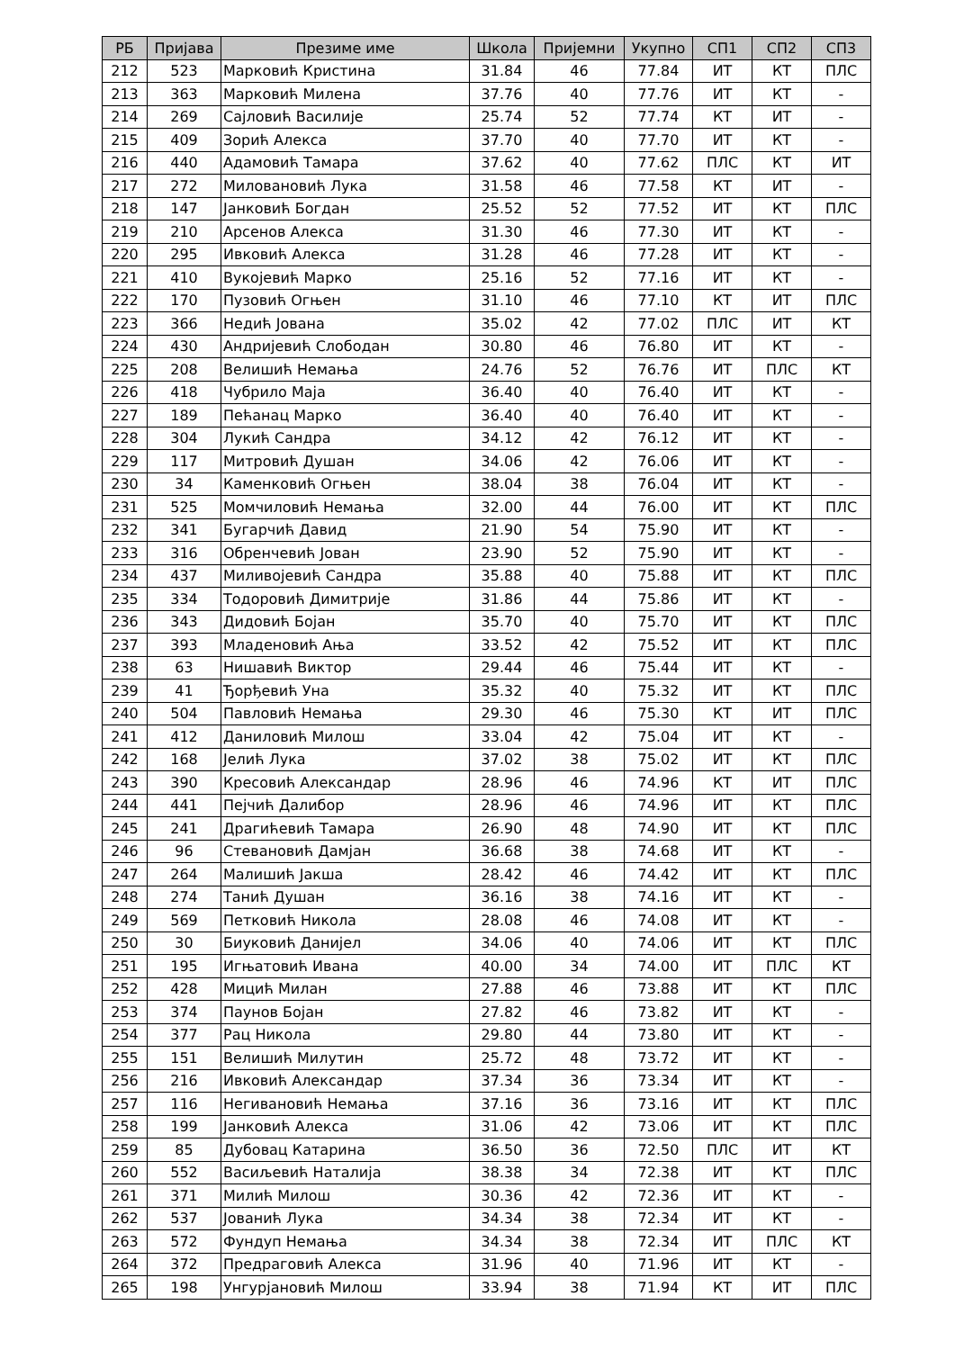| РБ | Пријава | Презиме име | Школа | Пријемни | Укупно | СП1 | СП2 | СП3 |
| --- | --- | --- | --- | --- | --- | --- | --- | --- |
| 212 | 523 | Марковић Кристина | 31.84 | 46 | 77.84 | ИТ | КТ | ПЛС |
| 213 | 363 | Марковић Милена | 37.76 | 40 | 77.76 | ИТ | КТ | - |
| 214 | 269 | Сајловић Василије | 25.74 | 52 | 77.74 | КТ | ИТ | - |
| 215 | 409 | Зорић Алекса | 37.70 | 40 | 77.70 | ИТ | КТ | - |
| 216 | 440 | Адамовић Тамара | 37.62 | 40 | 77.62 | ПЛС | КТ | ИТ |
| 217 | 272 | Миловановић Лука | 31.58 | 46 | 77.58 | КТ | ИТ | - |
| 218 | 147 | Јанковић Богдан | 25.52 | 52 | 77.52 | ИТ | КТ | ПЛС |
| 219 | 210 | Арсенов Алекса | 31.30 | 46 | 77.30 | ИТ | КТ | - |
| 220 | 295 | Ивковић Алекса | 31.28 | 46 | 77.28 | ИТ | КТ | - |
| 221 | 410 | Вукојевић Марко | 25.16 | 52 | 77.16 | ИТ | КТ | - |
| 222 | 170 | Пузовић Огњен | 31.10 | 46 | 77.10 | КТ | ИТ | ПЛС |
| 223 | 366 | Недић Јована | 35.02 | 42 | 77.02 | ПЛС | ИТ | КТ |
| 224 | 430 | Андријевић Слободан | 30.80 | 46 | 76.80 | ИТ | КТ | - |
| 225 | 208 | Велишић Немања | 24.76 | 52 | 76.76 | ИТ | ПЛС | КТ |
| 226 | 418 | Чубрило Маја | 36.40 | 40 | 76.40 | ИТ | КТ | - |
| 227 | 189 | Пећанац Марко | 36.40 | 40 | 76.40 | ИТ | КТ | - |
| 228 | 304 | Лукић Сандра | 34.12 | 42 | 76.12 | ИТ | КТ | - |
| 229 | 117 | Митровић Душан | 34.06 | 42 | 76.06 | ИТ | КТ | - |
| 230 | 34 | Каменковић Огњен | 38.04 | 38 | 76.04 | ИТ | КТ | - |
| 231 | 525 | Момчиловић Немања | 32.00 | 44 | 76.00 | ИТ | КТ | ПЛС |
| 232 | 341 | Бугарчић Давид | 21.90 | 54 | 75.90 | ИТ | КТ | - |
| 233 | 316 | Обренчевић Јован | 23.90 | 52 | 75.90 | ИТ | КТ | - |
| 234 | 437 | Миливојевић Сандра | 35.88 | 40 | 75.88 | ИТ | КТ | ПЛС |
| 235 | 334 | Тодоровић Димитрије | 31.86 | 44 | 75.86 | ИТ | КТ | - |
| 236 | 343 | Дидовић Бојан | 35.70 | 40 | 75.70 | ИТ | КТ | ПЛС |
| 237 | 393 | Младеновић Ања | 33.52 | 42 | 75.52 | ИТ | КТ | ПЛС |
| 238 | 63 | Нишавић Виктор | 29.44 | 46 | 75.44 | ИТ | КТ | - |
| 239 | 41 | Ђорђевић Уна | 35.32 | 40 | 75.32 | ИТ | КТ | ПЛС |
| 240 | 504 | Павловић Немања | 29.30 | 46 | 75.30 | КТ | ИТ | ПЛС |
| 241 | 412 | Даниловић Милош | 33.04 | 42 | 75.04 | ИТ | КТ | - |
| 242 | 168 | Јелић Лука | 37.02 | 38 | 75.02 | ИТ | КТ | ПЛС |
| 243 | 390 | Кресовић Александар | 28.96 | 46 | 74.96 | КТ | ИТ | ПЛС |
| 244 | 441 | Пејчић Далибор | 28.96 | 46 | 74.96 | ИТ | КТ | ПЛС |
| 245 | 241 | Драгићевић Тамара | 26.90 | 48 | 74.90 | ИТ | КТ | ПЛС |
| 246 | 96 | Стевановић Дамјан | 36.68 | 38 | 74.68 | ИТ | КТ | - |
| 247 | 264 | Малишић Јакша | 28.42 | 46 | 74.42 | ИТ | КТ | ПЛС |
| 248 | 274 | Танић Душан | 36.16 | 38 | 74.16 | ИТ | КТ | - |
| 249 | 569 | Петковић Никола | 28.08 | 46 | 74.08 | ИТ | КТ | - |
| 250 | 30 | Биуковић Данијел | 34.06 | 40 | 74.06 | ИТ | КТ | ПЛС |
| 251 | 195 | Игњатовић Ивана | 40.00 | 34 | 74.00 | ИТ | ПЛС | КТ |
| 252 | 428 | Мицић Милан | 27.88 | 46 | 73.88 | ИТ | КТ | ПЛС |
| 253 | 374 | Паунов Бојан | 27.82 | 46 | 73.82 | ИТ | КТ | - |
| 254 | 377 | Рац Никола | 29.80 | 44 | 73.80 | ИТ | КТ | - |
| 255 | 151 | Велишић Милутин | 25.72 | 48 | 73.72 | ИТ | КТ | - |
| 256 | 216 | Ивковић Александар | 37.34 | 36 | 73.34 | ИТ | КТ | - |
| 257 | 116 | Негивановић Немања | 37.16 | 36 | 73.16 | ИТ | КТ | ПЛС |
| 258 | 199 | Јанковић Алекса | 31.06 | 42 | 73.06 | ИТ | КТ | ПЛС |
| 259 | 85 | Дубовац Катарина | 36.50 | 36 | 72.50 | ПЛС | ИТ | КТ |
| 260 | 552 | Васиљевић Наталија | 38.38 | 34 | 72.38 | ИТ | КТ | ПЛС |
| 261 | 371 | Милић Милош | 30.36 | 42 | 72.36 | ИТ | КТ | - |
| 262 | 537 | Јованић Лука | 34.34 | 38 | 72.34 | ИТ | КТ | - |
| 263 | 572 | Фундуп Немања | 34.34 | 38 | 72.34 | ИТ | ПЛС | КТ |
| 264 | 372 | Предраговић Алекса | 31.96 | 40 | 71.96 | ИТ | КТ | - |
| 265 | 198 | Унгурјановић Милош | 33.94 | 38 | 71.94 | КТ | ИТ | ПЛС |